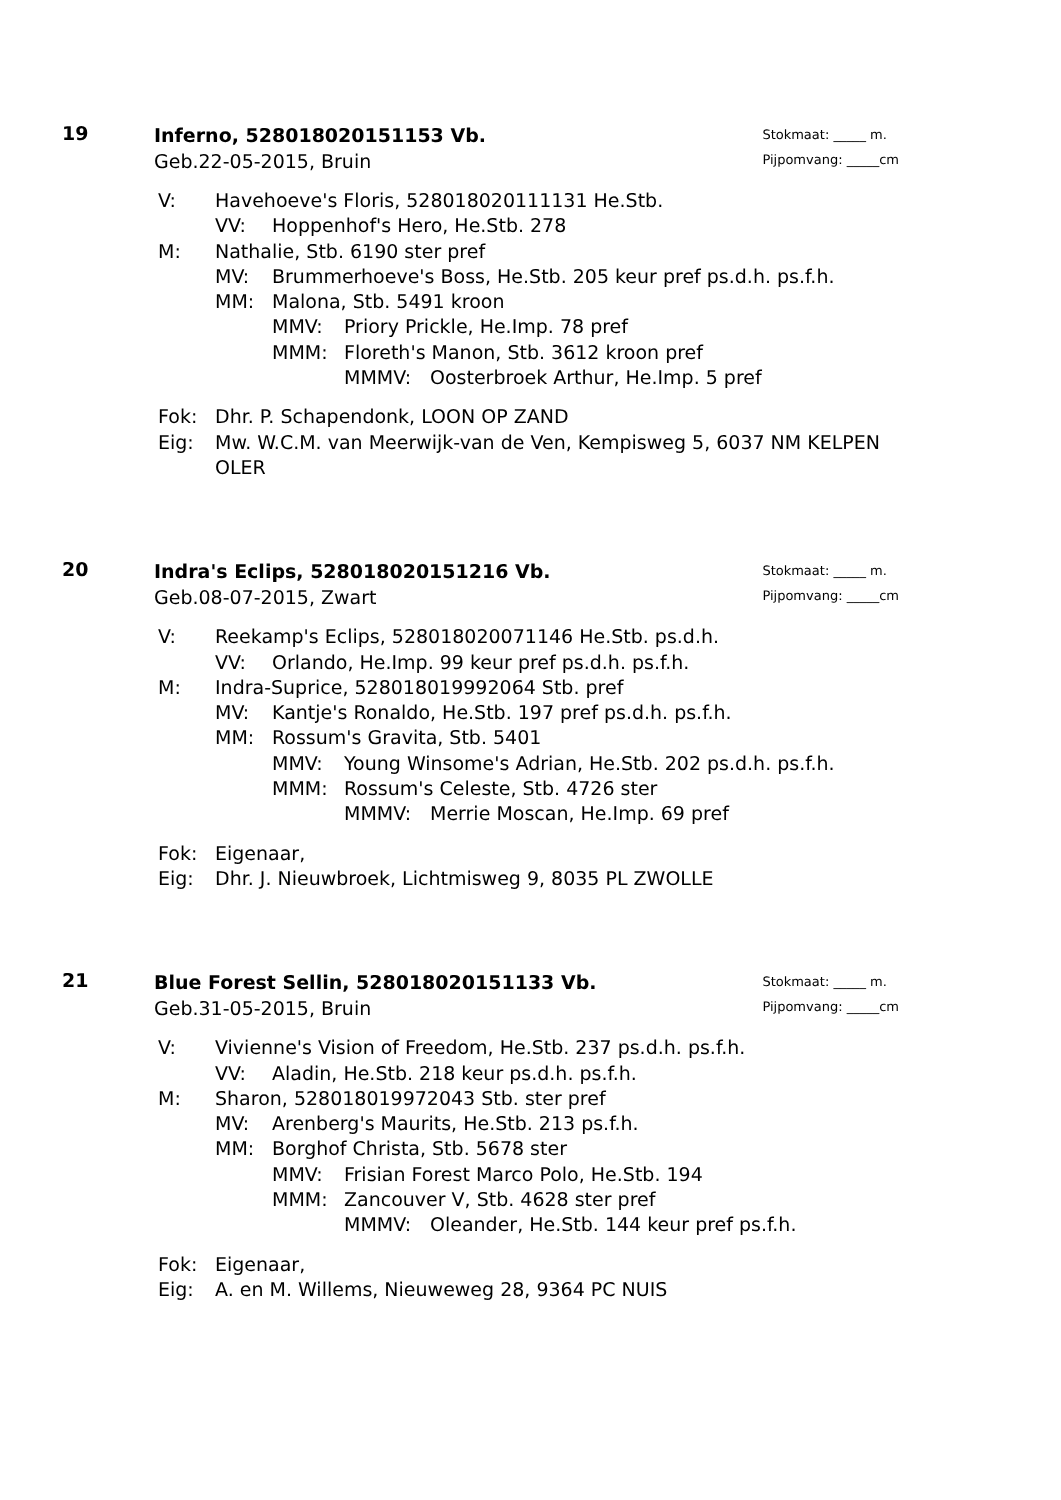19
Stokmaat: _____ m.
Pijpomvang: _____cm
Inferno, 528018020151153 Vb.
Geb.22-05-2015, Bruin
V: Havehoeve's Floris, 528018020111131 He.Stb.
VV: Hoppenhof's Hero, He.Stb. 278
M: Nathalie, Stb. 6190 ster pref
MV: Brummerhoeve's Boss, He.Stb. 205 keur pref ps.d.h. ps.f.h.
MM: Malona, Stb. 5491 kroon
MMV: Priory Prickle, He.Imp. 78 pref
MMM: Floreth's Manon, Stb. 3612 kroon pref
MMMV: Oosterbroek Arthur, He.Imp. 5 pref
Fok: Dhr. P. Schapendonk, LOON OP ZAND
Eig: Mw. W.C.M. van Meerwijk-van de Ven, Kempisweg 5, 6037 NM KELPEN OLER
20
Stokmaat: _____ m.
Pijpomvang: _____cm
Indra's Eclips, 528018020151216 Vb.
Geb.08-07-2015, Zwart
V: Reekamp's Eclips, 528018020071146 He.Stb. ps.d.h.
VV: Orlando, He.Imp. 99 keur pref ps.d.h. ps.f.h.
M: Indra-Suprice, 528018019992064 Stb. pref
MV: Kantje's Ronaldo, He.Stb. 197 pref ps.d.h. ps.f.h.
MM: Rossum's Gravita, Stb. 5401
MMV: Young Winsome's Adrian, He.Stb. 202 ps.d.h. ps.f.h.
MMM: Rossum's Celeste, Stb. 4726 ster
MMMV: Merrie Moscan, He.Imp. 69 pref
Fok: Eigenaar,
Eig: Dhr. J. Nieuwbroek, Lichtmisweg 9, 8035 PL ZWOLLE
21
Stokmaat: _____ m.
Pijpomvang: _____cm
Blue Forest Sellin, 528018020151133 Vb.
Geb.31-05-2015, Bruin
V: Vivienne's Vision of Freedom, He.Stb. 237 ps.d.h. ps.f.h.
VV: Aladin, He.Stb. 218 keur ps.d.h. ps.f.h.
M: Sharon, 528018019972043 Stb. ster pref
MV: Arenberg's Maurits, He.Stb. 213 ps.f.h.
MM: Borghof Christa, Stb. 5678 ster
MMV: Frisian Forest Marco Polo, He.Stb. 194
MMM: Zancouver V, Stb. 4628 ster pref
MMMV: Oleander, He.Stb. 144 keur pref ps.f.h.
Fok: Eigenaar,
Eig: A. en M. Willems, Nieuweweg 28, 9364 PC NUIS